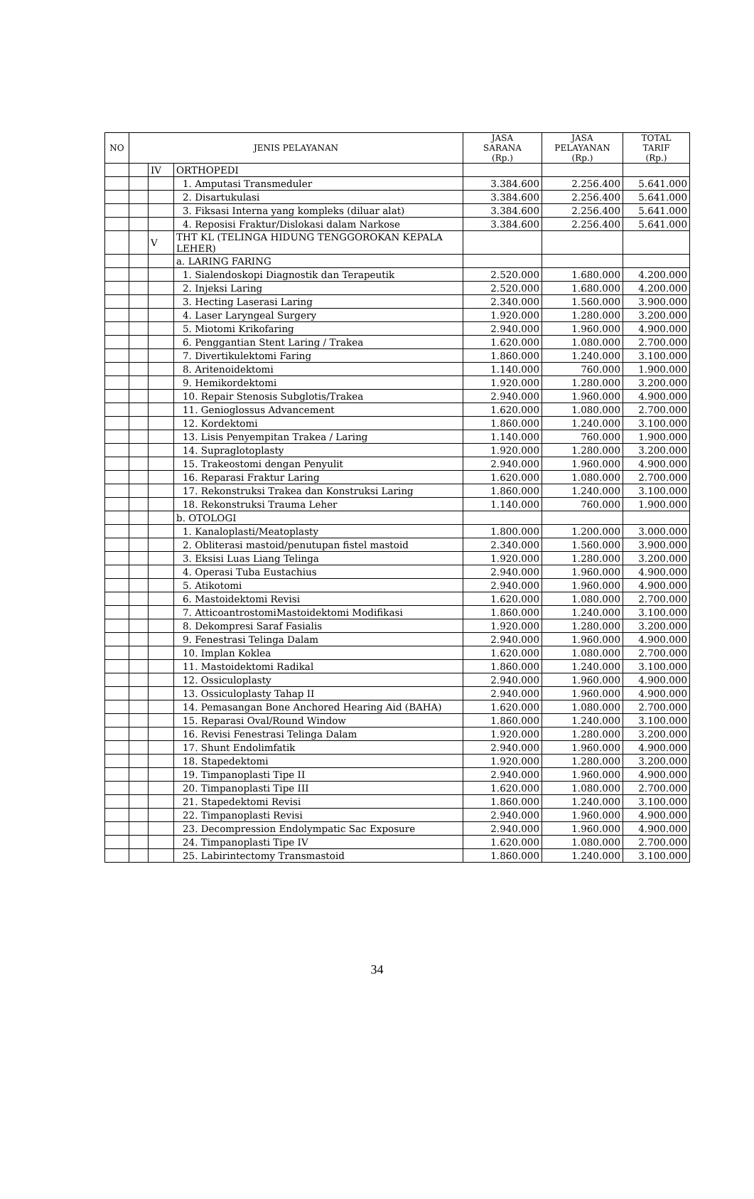| NO | JENIS PELAYANAN | | | JASA SARANA (Rp.) | JASA PELAYANAN (Rp.) | TOTAL TARIF (Rp.) |
| --- | --- | --- | --- | --- | --- | --- |
| | | IV | ORTHOPEDI | | | |
| | | | 1. Amputasi Transmeduler | 3.384.600 | 2.256.400 | 5.641.000 |
| | | | 2. Disartukulasi | 3.384.600 | 2.256.400 | 5.641.000 |
| | | | 3. Fiksasi Interna yang kompleks (diluar alat) | 3.384.600 | 2.256.400 | 5.641.000 |
| | | | 4. Reposisi Fraktur/Dislokasi dalam Narkose | 3.384.600 | 2.256.400 | 5.641.000 |
| | | V | THT KL (TELINGA HIDUNG TENGGOROKAN KEPALA LEHER) | | | |
| | | | a. LARING FARING | | | |
| | | | 1. Sialendoskopi Diagnostik dan Terapeutik | 2.520.000 | 1.680.000 | 4.200.000 |
| | | | 2. Injeksi Laring | 2.520.000 | 1.680.000 | 4.200.000 |
| | | | 3. Hecting Laserasi Laring | 2.340.000 | 1.560.000 | 3.900.000 |
| | | | 4. Laser Laryngeal Surgery | 1.920.000 | 1.280.000 | 3.200.000 |
| | | | 5. Miotomi Krikofaring | 2.940.000 | 1.960.000 | 4.900.000 |
| | | | 6. Penggantian Stent Laring / Trakea | 1.620.000 | 1.080.000 | 2.700.000 |
| | | | 7. Divertikulektomi Faring | 1.860.000 | 1.240.000 | 3.100.000 |
| | | | 8. Aritenoidektomi | 1.140.000 | 760.000 | 1.900.000 |
| | | | 9. Hemikordektomi | 1.920.000 | 1.280.000 | 3.200.000 |
| | | | 10. Repair Stenosis Subglotis/Trakea | 2.940.000 | 1.960.000 | 4.900.000 |
| | | | 11. Genioglossus Advancement | 1.620.000 | 1.080.000 | 2.700.000 |
| | | | 12. Kordektomi | 1.860.000 | 1.240.000 | 3.100.000 |
| | | | 13. Lisis Penyempitan Trakea / Laring | 1.140.000 | 760.000 | 1.900.000 |
| | | | 14. Supraglotoplasty | 1.920.000 | 1.280.000 | 3.200.000 |
| | | | 15. Trakeostomi dengan Penyulit | 2.940.000 | 1.960.000 | 4.900.000 |
| | | | 16. Reparasi Fraktur Laring | 1.620.000 | 1.080.000 | 2.700.000 |
| | | | 17. Rekonstruksi Trakea dan Konstruksi Laring | 1.860.000 | 1.240.000 | 3.100.000 |
| | | | 18. Rekonstruksi Trauma Leher | 1.140.000 | 760.000 | 1.900.000 |
| | | | b. OTOLOGI | | | |
| | | | 1. Kanaloplasti/Meatoplasty | 1.800.000 | 1.200.000 | 3.000.000 |
| | | | 2. Obliterasi mastoid/penutupan fistel mastoid | 2.340.000 | 1.560.000 | 3.900.000 |
| | | | 3. Eksisi Luas Liang Telinga | 1.920.000 | 1.280.000 | 3.200.000 |
| | | | 4. Operasi Tuba Eustachius | 2.940.000 | 1.960.000 | 4.900.000 |
| | | | 5. Atikotomi | 2.940.000 | 1.960.000 | 4.900.000 |
| | | | 6. Mastoidektomi Revisi | 1.620.000 | 1.080.000 | 2.700.000 |
| | | | 7. AtticoantrostomiMastoidektomi Modifikasi | 1.860.000 | 1.240.000 | 3.100.000 |
| | | | 8. Dekompresi Saraf Fasialis | 1.920.000 | 1.280.000 | 3.200.000 |
| | | | 9. Fenestrasi Telinga Dalam | 2.940.000 | 1.960.000 | 4.900.000 |
| | | | 10. Implan Koklea | 1.620.000 | 1.080.000 | 2.700.000 |
| | | | 11. Mastoidektomi Radikal | 1.860.000 | 1.240.000 | 3.100.000 |
| | | | 12. Ossiculoplasty | 2.940.000 | 1.960.000 | 4.900.000 |
| | | | 13. Ossiculoplasty Tahap II | 2.940.000 | 1.960.000 | 4.900.000 |
| | | | 14. Pemasangan Bone Anchored Hearing Aid (BAHA) | 1.620.000 | 1.080.000 | 2.700.000 |
| | | | 15. Reparasi Oval/Round Window | 1.860.000 | 1.240.000 | 3.100.000 |
| | | | 16. Revisi Fenestrasi Telinga Dalam | 1.920.000 | 1.280.000 | 3.200.000 |
| | | | 17. Shunt Endolimfatik | 2.940.000 | 1.960.000 | 4.900.000 |
| | | | 18. Stapedektomi | 1.920.000 | 1.280.000 | 3.200.000 |
| | | | 19. Timpanoplasti Tipe II | 2.940.000 | 1.960.000 | 4.900.000 |
| | | | 20. Timpanoplasti Tipe III | 1.620.000 | 1.080.000 | 2.700.000 |
| | | | 21. Stapedektomi Revisi | 1.860.000 | 1.240.000 | 3.100.000 |
| | | | 22. Timpanoplasti Revisi | 2.940.000 | 1.960.000 | 4.900.000 |
| | | | 23. Decompression Endolympatic Sac Exposure | 2.940.000 | 1.960.000 | 4.900.000 |
| | | | 24. Timpanoplasti Tipe IV | 1.620.000 | 1.080.000 | 2.700.000 |
| | | | 25. Labirintectomy Transmastoid | 1.860.000 | 1.240.000 | 3.100.000 |
34